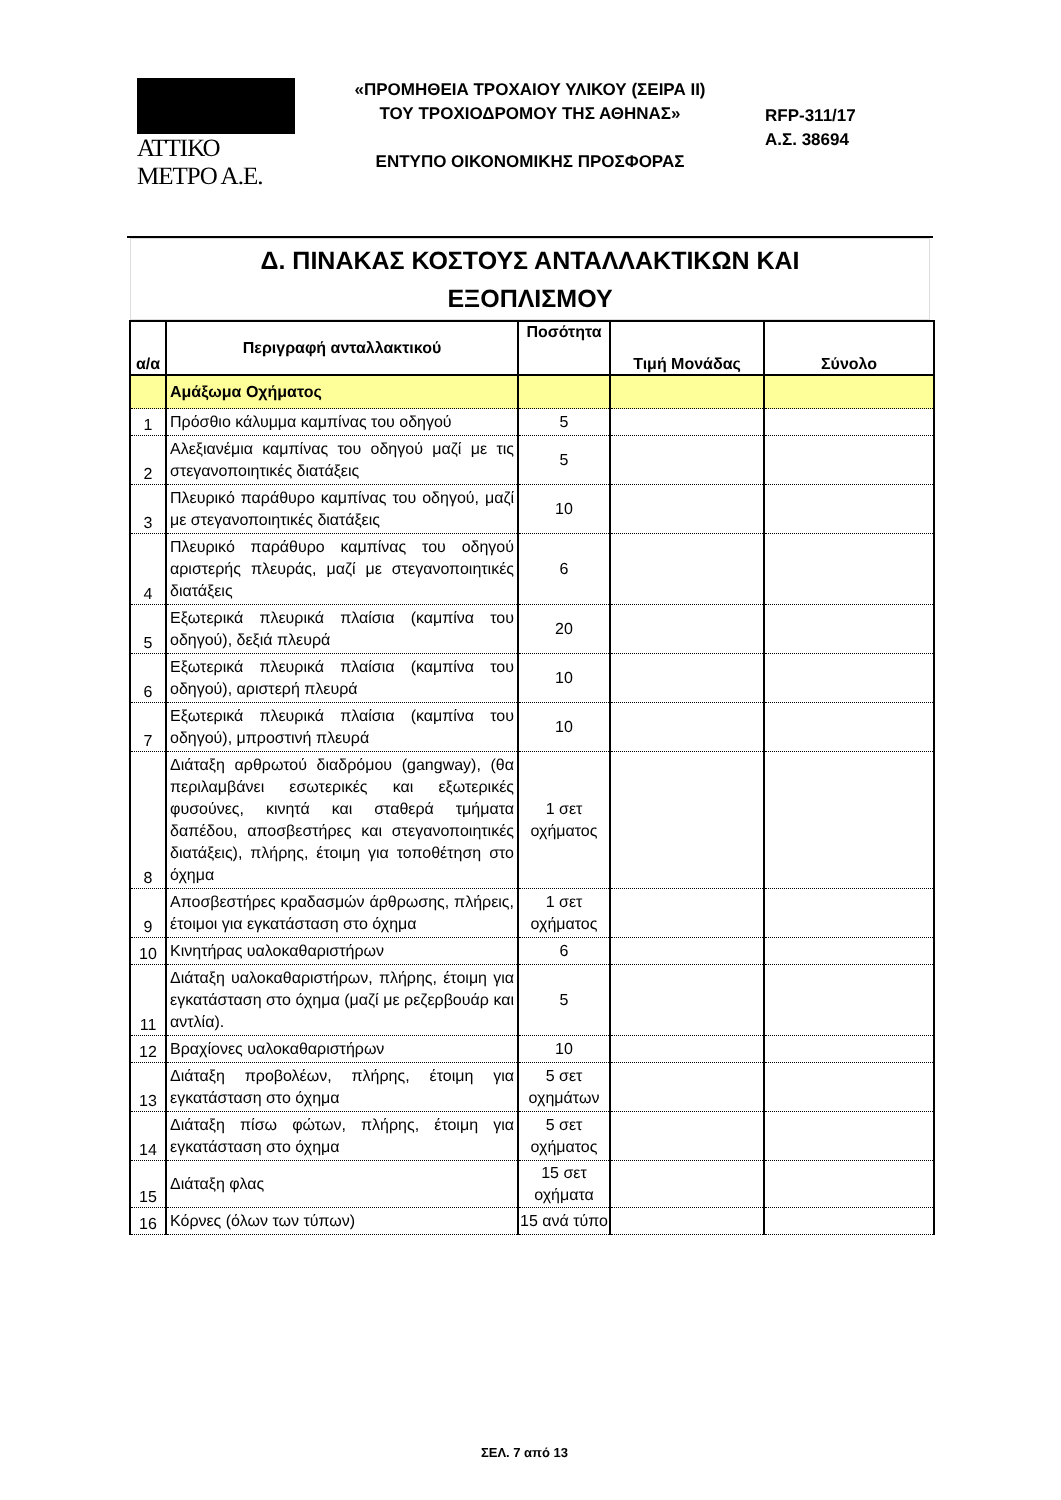ΑΤΤΙΚΟ ΜΕΤΡΟ Α.Ε.
«ΠΡΟΜΗΘΕΙΑ ΤΡΟΧΑΙΟΥ ΥΛΙΚΟΥ (ΣΕΙΡΑ ΙΙ)
ΤΟΥ ΤΡΟΧΙΟΔΡΟΜΟΥ ΤΗΣ ΑΘΗΝΑΣ»
ΕΝΤΥΠΟ ΟΙΚΟΝΟΜΙΚΗΣ ΠΡΟΣΦΟΡΑΣ
RFP-311/17
Α.Σ. 38694
Δ. ΠΙΝΑΚΑΣ ΚΟΣΤΟΥΣ ΑΝΤΑΛΛΑΚΤΙΚΩΝ ΚΑΙ
ΕΞΟΠΛΙΣΜΟΥ
| α/α | Περιγραφή ανταλλακτικού | Ποσότητα | Τιμή Μονάδας | Σύνολο |
| --- | --- | --- | --- | --- |
| | Αμάξωμα Οχήματος | | | |
| 1 | Πρόσθιο κάλυμμα καμπίνας του οδηγού | 5 | | |
| 2 | Αλεξιανέμια καμπίνας του οδηγού μαζί με τις στεγανοποιητικές διατάξεις | 5 | | |
| 3 | Πλευρικό παράθυρο καμπίνας του οδηγού, μαζί με στεγανοποιητικές διατάξεις | 10 | | |
| 4 | Πλευρικό παράθυρο καμπίνας του οδηγού αριστερής πλευράς, μαζί με στεγανοποιητικές διατάξεις | 6 | | |
| 5 | Εξωτερικά πλευρικά πλαίσια (καμπίνα του οδηγού), δεξιά πλευρά | 20 | | |
| 6 | Εξωτερικά πλευρικά πλαίσια (καμπίνα του οδηγού), αριστερή πλευρά | 10 | | |
| 7 | Εξωτερικά πλευρικά πλαίσια (καμπίνα του οδηγού), μπροστινή πλευρά | 10 | | |
| 8 | Διάταξη αρθρωτού διαδρόμου (gangway), (θα περιλαμβάνει εσωτερικές και εξωτερικές φυσούνες, κινητά και σταθερά τμήματα δαπέδου, αποσβεστήρες και στεγανοποιητικές διατάξεις), πλήρης, έτοιμη για τοποθέτηση στο όχημα | 1 σετ οχήματος | | |
| 9 | Αποσβεστήρες κραδασμών άρθρωσης, πλήρεις, έτοιμοι για εγκατάσταση στο όχημα | 1 σετ οχήματος | | |
| 10 | Κινητήρας υαλοκαθαριστήρων | 6 | | |
| 11 | Διάταξη υαλοκαθαριστήρων, πλήρης, έτοιμη για εγκατάσταση στο όχημα (μαζί με ρεζερβουάρ και αντλία). | 5 | | |
| 12 | Βραχίονες υαλοκαθαριστήρων | 10 | | |
| 13 | Διάταξη προβολέων, πλήρης, έτοιμη για εγκατάσταση στο όχημα | 5 σετ οχημάτων | | |
| 14 | Διάταξη πίσω φώτων, πλήρης, έτοιμη για εγκατάσταση στο όχημα | 5 σετ οχήματος | | |
| 15 | Διάταξη φλας | 15 σετ οχήματα | | |
| 16 | Κόρνες (όλων των τύπων) | 15 ανά τύπο | | |
ΣΕΛ. 7 από 13